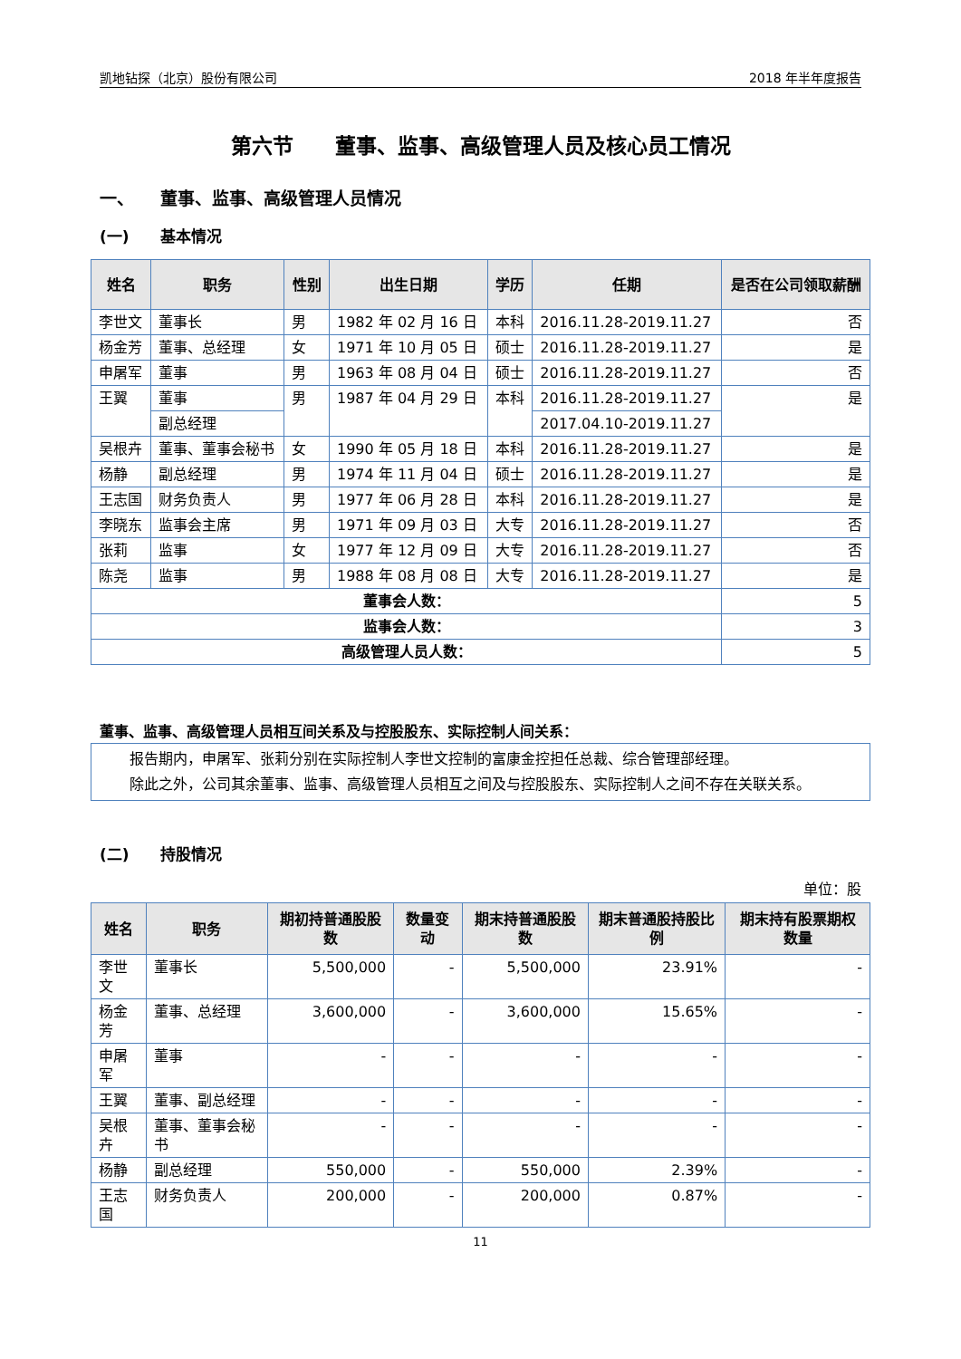凯地钻探（北京）股份有限公司 2018 年半年度报告
第六节　　董事、监事、高级管理人员及核心员工情况
一、　　董事、监事、高级管理人员情况
(一)　　基本情况
| 姓名 | 职务 | 性别 | 出生日期 | 学历 | 任期 | 是否在公司领取薪酬 |
| --- | --- | --- | --- | --- | --- | --- |
| 李世文 | 董事长 | 男 | 1982 年 02 月 16 日 | 本科 | 2016.11.28-2019.11.27 | 否 |
| 杨金芳 | 董事、总经理 | 女 | 1971 年 10 月 05 日 | 硕士 | 2016.11.28-2019.11.27 | 是 |
| 申屠军 | 董事 | 男 | 1963 年 08 月 04 日 | 硕士 | 2016.11.28-2019.11.27 | 否 |
| 王翼 | 董事 | 男 | 1987 年 04 月 29 日 | 本科 | 2016.11.28-2019.11.27 | 是 |
| | 副总经理 | | | | 2017.04.10-2019.11.27 | |
| 吴根卉 | 董事、董事会秘书 | 女 | 1990 年 05 月 18 日 | 本科 | 2016.11.28-2019.11.27 | 是 |
| 杨静 | 副总经理 | 男 | 1974 年 11 月 04 日 | 硕士 | 2016.11.28-2019.11.27 | 是 |
| 王志国 | 财务负责人 | 男 | 1977 年 06 月 28 日 | 本科 | 2016.11.28-2019.11.27 | 是 |
| 李晓东 | 监事会主席 | 男 | 1971 年 09 月 03 日 | 大专 | 2016.11.28-2019.11.27 | 否 |
| 张莉 | 监事 | 女 | 1977 年 12 月 09 日 | 大专 | 2016.11.28-2019.11.27 | 否 |
| 陈尧 | 监事 | 男 | 1988 年 08 月 08 日 | 大专 | 2016.11.28-2019.11.27 | 是 |
| 董事会人数： | | | | | | 5 |
| 监事会人数： | | | | | | 3 |
| 高级管理人员人数： | | | | | | 5 |
董事、监事、高级管理人员相互间关系及与控股股东、实际控制人间关系：
报告期内，申屠军、张莉分别在实际控制人李世文控制的富康金控担任总裁、综合管理部经理。
除此之外，公司其余董事、监事、高级管理人员相互之间及与控股股东、实际控制人之间不存在关联关系。
(二)　　持股情况
单位：股
| 姓名 | 职务 | 期初持普通股股数 | 数量变动 | 期末持普通股股数 | 期末普通股持股比例 | 期末持有股票期权数量 |
| --- | --- | --- | --- | --- | --- | --- |
| 李世文 | 董事长 | 5,500,000 | - | 5,500,000 | 23.91% | - |
| 杨金芳 | 董事、总经理 | 3,600,000 | - | 3,600,000 | 15.65% | - |
| 申屠军 | 董事 | - | - | - | - | - |
| 王翼 | 董事、副总经理 | - | - | - | - | - |
| 吴根卉 | 董事、董事会秘书 | - | - | - | - | - |
| 杨静 | 副总经理 | 550,000 | - | 550,000 | 2.39% | - |
| 王志国 | 财务负责人 | 200,000 | - | 200,000 | 0.87% | - |
11